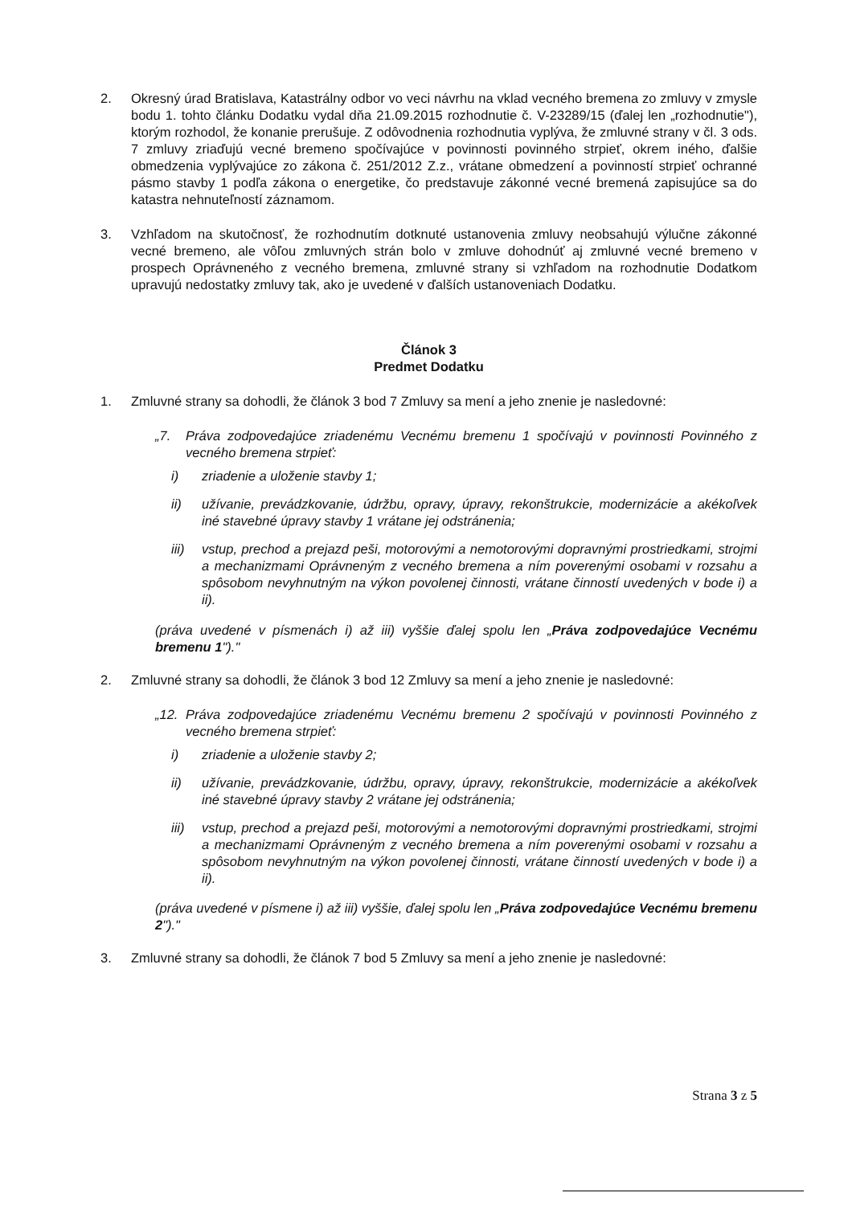2. Okresný úrad Bratislava, Katastrálny odbor vo veci návrhu na vklad vecného bremena zo zmluvy v zmysle bodu 1. tohto článku Dodatku vydal dňa 21.09.2015 rozhodnutie č. V-23289/15 (ďalej len „rozhodnutie"), ktorým rozhodol, že konanie prerušuje. Z odôvodnenia rozhodnutia vyplýva, že zmluvné strany v čl. 3 ods. 7 zmluvy zriaďujú vecné bremeno spočívajúce v povinnosti povinného strpieť, okrem iného, ďalšie obmedzenia vyplývajúce zo zákona č. 251/2012 Z.z., vrátane obmedzení a povinností strpieť ochranné pásmo stavby 1 podľa zákona o energetike, čo predstavuje zákonné vecné bremená zapisujúce sa do katastra nehnuteľností záznamom.
3. Vzhľadom na skutočnosť, že rozhodnutím dotknuté ustanovenia zmluvy neobsahujú výlučne zákonné vecné bremeno, ale vôľou zmluvných strán bolo v zmluve dohodnúť aj zmluvné vecné bremeno v prospech Oprávneného z vecného bremena, zmluvné strany si vzhľadom na rozhodnutie Dodatkom upravujú nedostatky zmluvy tak, ako je uvedené v ďalších ustanoveniach Dodatku.
Článok 3
Predmet Dodatku
1. Zmluvné strany sa dohodli, že článok 3 bod 7 Zmluvy sa mení a jeho znenie je nasledovné:
„7. Práva zodpovedajúce zriadenému Vecnému bremenu 1 spočívajú v povinnosti Povinného z vecného bremena strpieť:
i) zriadenie a uloženie stavby 1;
ii) užívanie, prevádzkovanie, údržbu, opravy, úpravy, rekonštrukcie, modernizácie a akékoľvek iné stavebné úpravy stavby 1 vrátane jej odstránenia;
iii)
vstup, prechod a prejazd peši, motorovými a nemotorovými dopravnými prostriedkami, strojmi a mechanizmami Oprávneným z vecného bremena a ním poverenými osobami v rozsahu a spôsobom nevyhnutným na výkon povolenej činnosti, vrátane činností uvedených v bode i) a ii).
(práva uvedené v písmenách i) až iii) vyššie ďalej spolu len „Práva zodpovedajúce Vecnému bremenu 1")."
2. Zmluvné strany sa dohodli, že článok 3 bod 12 Zmluvy sa mení a jeho znenie je nasledovné:
„12.
Práva zodpovedajúce zriadenému Vecnému bremenu 2 spočívajú v povinnosti Povinného z vecného bremena strpieť:
i) zriadenie a uloženie stavby 2;
ii) užívanie, prevádzkovanie, údržbu, opravy, úpravy, rekonštrukcie, modernizácie a akékoľvek iné stavebné úpravy stavby 2 vrátane jej odstránenia;
iii)
vstup, prechod a prejazd peši, motorovými a nemotorovými dopravnými prostriedkami, strojmi a mechanizmami Oprávneným z vecného bremena a ním poverenými osobami v rozsahu a spôsobom nevyhnutným na výkon povolenej činnosti, vrátane činností uvedených v bode i) a ii).
(práva uvedené v písmene i) až iii) vyššie, ďalej spolu len „Práva zodpovedajúce Vecnému bremenu 2")."
3. Zmluvné strany sa dohodli, že článok 7 bod 5 Zmluvy sa mení a jeho znenie je nasledovné:
Strana 3 z 5